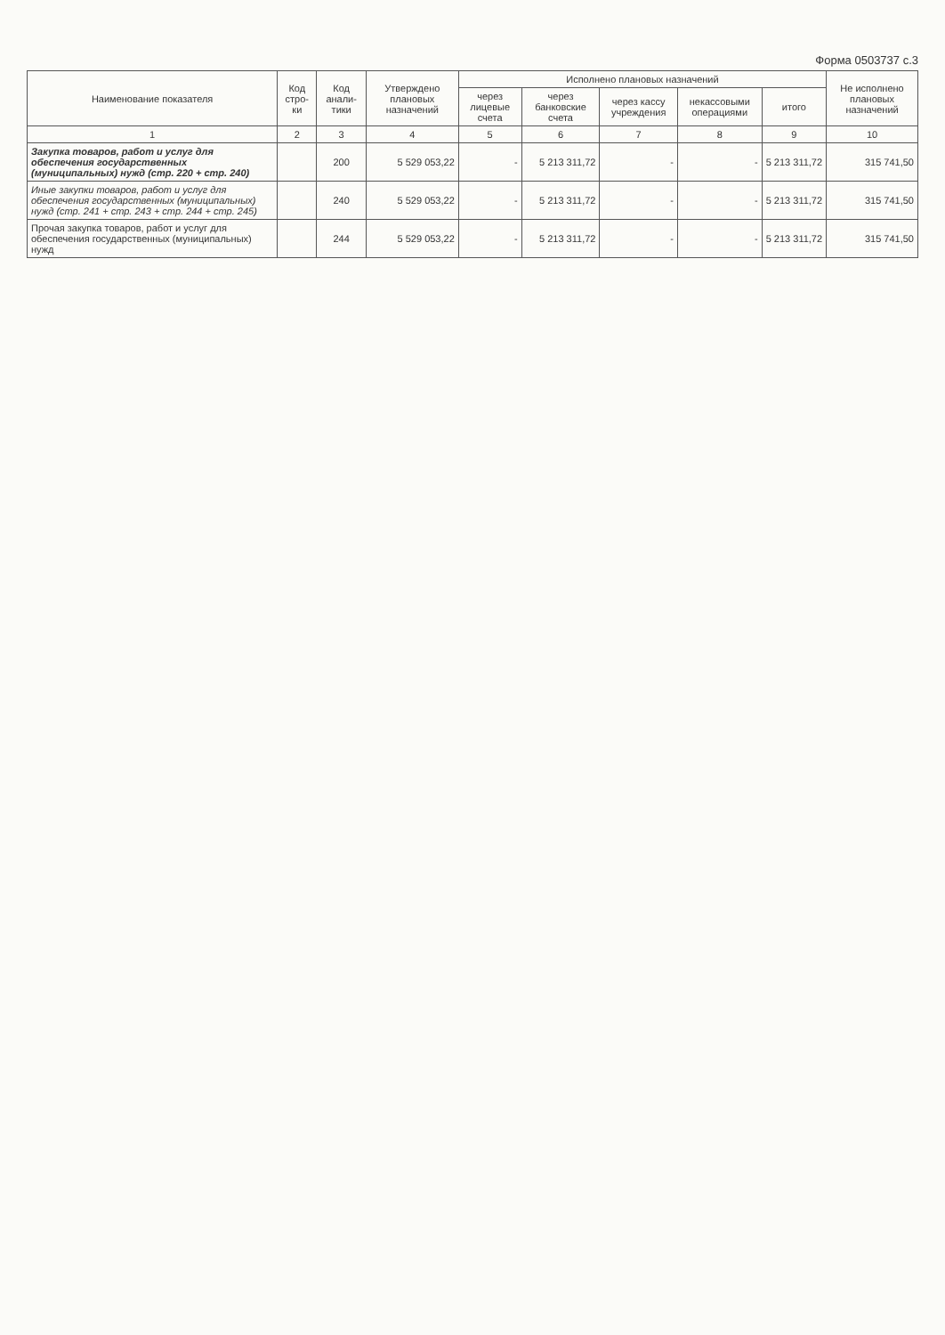Форма 0503737 с.3
| Наименование показателя | Код стро-ки | Код анали-тики | Утверждено плановых назначений | Исполнено плановых назначений | | | | | Не исполнено плановых назначений |
| --- | --- | --- | --- | --- | --- | --- | --- | --- | --- |
| | | | | через лицевые счета | через банковские счета | через кассу учреждения | некассовыми операциями | итого | |
| 1 | 2 | 3 | 4 | 5 | 6 | 7 | 8 | 9 | 10 |
| Закупка товаров, работ и услуг для обеспечения государственных (муниципальных) нужд (стр. 220 + стр. 240) | | 200 | 5 529 053,22 | - | 5 213 311,72 | - | - | 5 213 311,72 | 315 741,50 |
| Иные закупки товаров, работ и услуг для обеспечения государственных (муниципальных) нужд (стр. 241 + стр. 243 + стр. 244 + стр. 245) | | 240 | 5 529 053,22 | - | 5 213 311,72 | - | - | 5 213 311,72 | 315 741,50 |
| Прочая закупка товаров, работ и услуг для обеспечения государственных (муниципальных) нужд | | 244 | 5 529 053,22 | - | 5 213 311,72 | - | - | 5 213 311,72 | 315 741,50 |